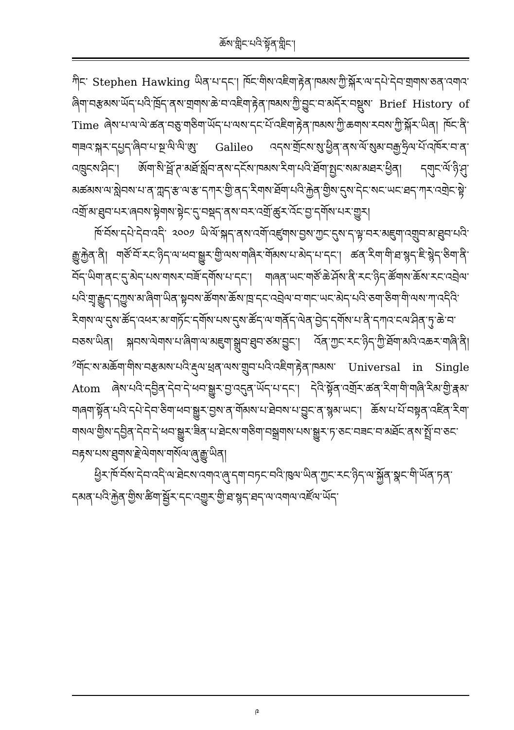ཆོས་གླིང་པའི་སྟོན་གླིང་།
ཀིང་ Stephen Hawking ཡིན་པ་དང་། ཁོང་གིས་འཇིག་རྟེན་ཁམས་ཀྱི་སྐོར་ལ་དཔེ་དེབ་གྲགས་ཅན་འགའ་ཞིག་བརྩམས་ཡོད་པའི་ཁྲོད་ནས་གྲགས་ཆེ་བ་འཇིག་རྟེན་ཁམས་ཀྱི་བྱུང་བ་མདོར་བསྡུས་ Brief History of Time ཞེས་པ་ལ་ལེ་ཚན་བཅུ་གཅིག་ཡོད་པ་ལས་དང་པོ་འཇིག་རྟེན་ཁམས་ཀྱི་ཆགས་རབས་ཀྱི་སྐོར་ཡིན། ཁོང་ནི་གཟའ་སྐར་དཔྱད་ཞིབ་པ་སྔ་ལི་ལི་ཨུ་ Galileo འདས་གྲོངས་སུ་ཕྱིན་ནས་ལོ་སུམ་བརྒྱ་ཧྲིལ་པོ་འཁོར་བ་ན་འཁྲུངས་ཤིང་། ཨོག་སི་ཕྦོ་ཊ་མཐོ་སློབ་ནས་དངོས་ཁམས་རིག་པའི་ཐོག་སྤྱང་སམ་མཐར་ཕྱིན། དགུང་ལོ་ཉི་ཤུ་མཚམས་ལ་སླེབས་པ་ན་ཀླད་རྩ་ལ་རྩ་དཀར་གྱི་ནད་རིགས་ཐོག་པའི་རྐྱེན་གྱིས་དུས་དེང་སང་ཡང་ཐད་ཀར་འགྲེང་སྟེ་འགྲོ་མ་ཐུབ་པར་ཞབས་སྟེགས་སྟེང་དུ་བསྡད་ནས་བར་འགྲོ་ཚུར་འོང་བྱ་དགོས་པར་གྱུར།
ཁོ་བོས་དཔེ་དེབ་འདི་ ༢༠༠༡ ཡི་ལོ་སྐད་ནས་འགོ་འཛུགས་བྱས་ཀྱང་དུས་ད་ལྟ་བར་མཇུག་འགྲུབ་མ་ཐུབ་པའི་རྒྱུ་རྐྱེན་ནི། གཙོ་བོ་རང་ཉིད་ལ་ཕབ་སྒྱུར་གྱི་ལས་གཞིར་གོམས་པ་མེད་པ་དང་། ཚན་རིག་གི་ཐ་སྙད་ཇི་སྙེད་ཅིག་ནི་བོད་ཡིག་ནང་དུ་མེད་པས་གསར་བཟོ་དགོས་པ་དང་། གཞན་ཡང་གཙོ་ཆེ་ཤོས་ནི་རང་ཉིད་ཚོགས་ཆོས་རང་འབྲེལ་པའི་གྲྭ་རྒྱུད་དཀྱུས་མ་ཞིག་ཡིན་སྟབས་ཚོགས་ཆོས་ཁྲ་དང་འབྲེལ་བ་གང་ཡང་མེད་པའི་ཅག་ཅིག་གི་ལས་ཀ་འདིའི་རིགས་ལ་དུས་ཚོད་འཕར་མ་གཏོང་དགོས་པས་དུས་ཚོད་ལ་གནོད་ལེན་བྱེད་དགོས་པ་ནི་དཀའ་ངལ་ཤིན་ཏུ་ཆེ་བ་བཅས་ཡིན། སྐབས་ལེགས་པ་ཞིག་ལ་མཇུག་སྒྲུབ་ཐུབ་ཙམ་བྱུང་། འོན་ཀྱང་རང་ཉིད་ཀྱི་ཐོག་མའི་འཆར་གཞི་ནི། <sup>༡</sup>གོང་ས་མཆོག་གིས་བརྩམས་པའི་རྡུལ་ཕྲན་ལས་གྲུབ་པའི་འཇིག་རྟེན་ཁམས་ Universal in Single Atom ཞེས་པའི་དབྱིན་དེབ་དེ་ཕབ་སྒྱུར་བྱ་འདུན་ཡོད་པ་དང་། དེའི་སྟོན་འགྲོར་ཚན་རིག་གི་གཞི་རིམ་གྱི་རྣམ་གཞག་སྟོན་པའི་དཔེ་དེབ་ཅིག་ཕབ་སྒྱུར་བྱས་ན་གོམས་པ་ཐེབས་པ་བྱུང་ན་སྙམ་ཡང་། ཆོས་པ་པོ་བསྟན་འཛིན་རིག་གསལ་གྱིས་དབྱིན་དེབ་དེ་ཕབ་སྒྱུར་ཟིན་པ་ཐེངས་གཅིག་བསྒྲགས་པས་སྒྱུར་ཏ་ཅང་བཟང་བ་མཐོང་ནས་སྤྲོ་བ་ཅང་བརྟས་པས་ཐུགས་རྗེ་ལེགས་གསོལ་ཞུ་རྒྱུ་ཡིན།
ཕྱིར་ཁོ་བོས་དེབ་འདི་ལ་ཐེངས་འགའ་ཞུ་དག་བཏང་བའི་ཁུལ་ཡིན་ཀྱང་རང་ཉིད་ལ་སྐྱོན་སྣང་གི་ཡོན་ཏན་དམན་པའི་རྐྱེན་གྱིས་ཚིག་སྦྱོར་དང་འགྱུར་གྱི་ཐ་སྙད་ཐད་ལ་འགལ་འཛོལ་ཡོད་
༩